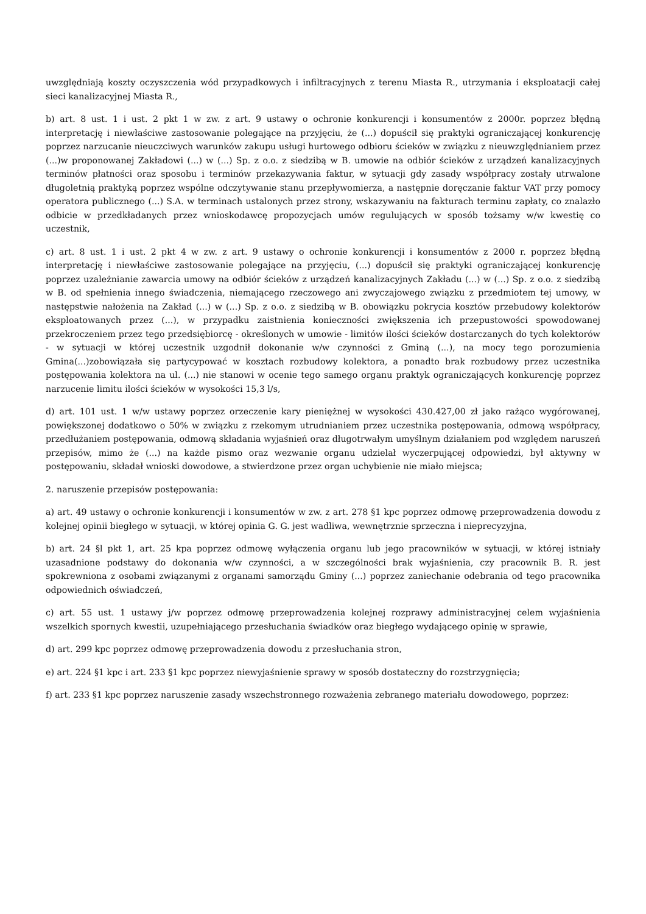uwzględniają koszty oczyszczenia wód przypadkowych i infiltracyjnych z terenu Miasta R., utrzymania i eksploatacji całej sieci kanalizacyjnej Miasta R.,
b) art. 8 ust. 1 i ust. 2 pkt 1 w zw. z art. 9 ustawy o ochronie konkurencji i konsumentów z 2000r. poprzez błędną interpretację i niewłaściwe zastosowanie polegające na przyjęciu, że (...) dopuścił się praktyki ograniczającej konkurencję poprzez narzucanie nieuczciwych warunków zakupu usługi hurtowego odbioru ścieków w związku z nieuwzględnianiem przez (...)w proponowanej Zakładowi (...) w (...) Sp. z o.o. z siedzibą w B. umowie na odbiór ścieków z urządzeń kanalizacyjnych terminów płatności oraz sposobu i terminów przekazywania faktur, w sytuacji gdy zasady współpracy zostały utrwalone długoletnią praktyką poprzez wspólne odczytywanie stanu przepływomierza, a następnie doręczanie faktur VAT przy pomocy operatora publicznego (...) S.A. w terminach ustalonych przez strony, wskazywaniu na fakturach terminu zapłaty, co znalazło odbicie w przedkładanych przez wnioskodawcę propozycjach umów regulujących w sposób tożsamy w/w kwestię co uczestnik,
c) art. 8 ust. 1 i ust. 2 pkt 4 w zw. z art. 9 ustawy o ochronie konkurencji i konsumentów z 2000 r. poprzez błędną interpretację i niewłaściwe zastosowanie polegające na przyjęciu, (...) dopuścił się praktyki ograniczającej konkurencję poprzez uzależnianie zawarcia umowy na odbiór ścieków z urządzeń kanalizacyjnych Zakładu (...) w (...) Sp. z o.o. z siedzibą w B. od spełnienia innego świadczenia, niemającego rzeczowego ani zwyczajowego związku z przedmiotem tej umowy, w następstwie nałożenia na Zakład (...) w (...) Sp. z o.o. z siedzibą w B. obowiązku pokrycia kosztów przebudowy kolektorów eksploatowanych przez (...), w przypadku zaistnienia konieczności zwiększenia ich przepustowości spowodowanej przekroczeniem przez tego przedsiębiorcę - określonych w umowie - limitów ilości ścieków dostarczanych do tych kolektorów - w sytuacji w której uczestnik uzgodnił dokonanie w/w czynności z Gminą (...), na mocy tego porozumienia Gmina(...)zobowiązała się partycypować w kosztach rozbudowy kolektora, a ponadto brak rozbudowy przez uczestnika postępowania kolektora na ul. (...) nie stanowi w ocenie tego samego organu praktyk ograniczających konkurencję poprzez narzucenie limitu ilości ścieków w wysokości 15,3 l/s,
d) art. 101 ust. 1 w/w ustawy poprzez orzeczenie kary pieniężnej w wysokości 430.427,00 zł jako rażąco wygórowanej, powiększonej dodatkowo o 50% w związku z rzekomym utrudnianiem przez uczestnika postępowania, odmową współpracy, przedłużaniem postępowania, odmową składania wyjaśnień oraz długotrwałym umyślnym działaniem pod względem naruszeń przepisów, mimo że (...) na każde pismo oraz wezwanie organu udzielał wyczerpującej odpowiedzi, był aktywny w postępowaniu, składał wnioski dowodowe, a stwierdzone przez organ uchybienie nie miało miejsca;
2. naruszenie przepisów postępowania:
a) art. 49 ustawy o ochronie konkurencji i konsumentów w zw. z art. 278 §1 kpc poprzez odmowę przeprowadzenia dowodu z kolejnej opinii biegłego w sytuacji, w której opinia G. G. jest wadliwa, wewnętrznie sprzeczna i nieprecyzyjna,
b) art. 24 §l pkt 1, art. 25 kpa poprzez odmowę wyłączenia organu lub jego pracowników w sytuacji, w której istniały uzasadnione podstawy do dokonania w/w czynności, a w szczególności brak wyjaśnienia, czy pracownik B. R. jest spokrewniona z osobami związanymi z organami samorządu Gminy (...) poprzez zaniechanie odebrania od tego pracownika odpowiednich oświadczeń,
c) art. 55 ust. 1 ustawy j/w poprzez odmowę przeprowadzenia kolejnej rozprawy administracyjnej celem wyjaśnienia wszelkich spornych kwestii, uzupełniającego przesłuchania świadków oraz biegłego wydającego opinię w sprawie,
d) art. 299 kpc poprzez odmowę przeprowadzenia dowodu z przesłuchania stron,
e) art. 224 §1 kpc i art. 233 §1 kpc poprzez niewyjaśnienie sprawy w sposób dostateczny do rozstrzygnięcia;
f) art. 233 §1 kpc poprzez naruszenie zasady wszechstronnego rozważenia zebranego materiału dowodowego, poprzez: